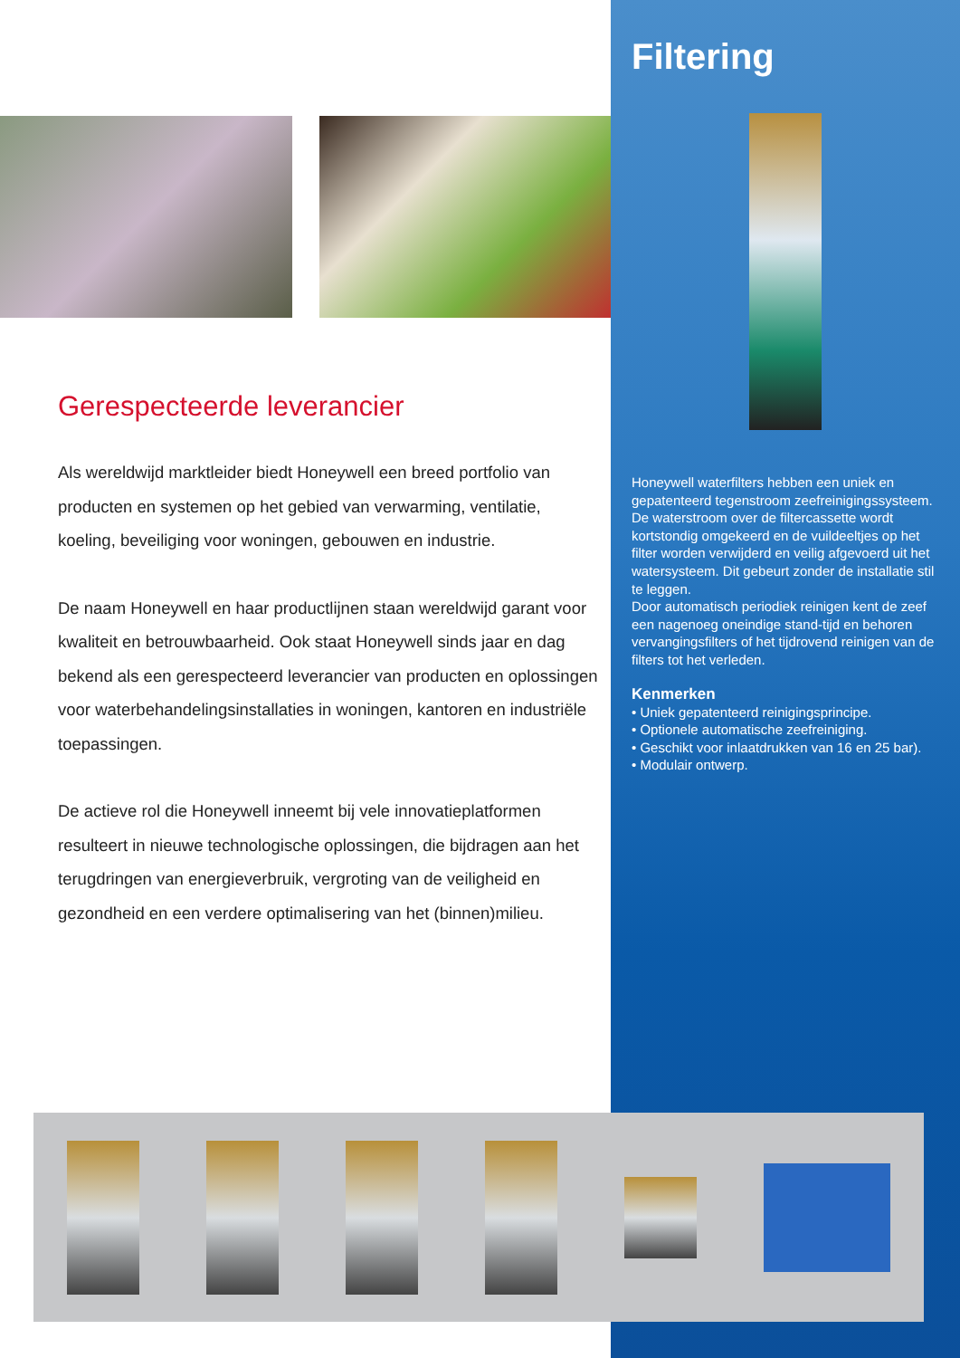Gerespecteerde leverancier
Als wereldwijd marktleider biedt Honeywell een breed portfolio van producten en systemen op het gebied van verwarming, ventilatie, koeling, beveiliging voor woningen, gebouwen en industrie.
De naam Honeywell en haar productlijnen staan wereldwijd garant voor kwaliteit en betrouwbaarheid. Ook staat Honeywell sinds jaar en dag bekend als een gerespecteerd leverancier van producten en oplossingen voor waterbehandelingsinstallaties in woningen, kantoren en industriële toepassingen.
De actieve rol die Honeywell inneemt bij vele innovatieplatformen resulteert in nieuwe technologische oplossingen, die bijdragen aan het terugdringen van energieverbruik, vergroting van de veiligheid en gezondheid en een verdere optimalisering van het (binnen)milieu.
Filtering
Honeywell waterfilters hebben een uniek en gepatenteerd tegenstroom zeefreinigingssysteem. De waterstroom over de filtercassette wordt kortstondig omgekeerd en de vuildeeltjes op het filter worden verwijderd en veilig afgevoerd uit het watersysteem. Dit gebeurt zonder de installatie stil te leggen.
Door automatisch periodiek reinigen kent de zeef een nagenoeg oneindige stand-tijd en behoren vervangingsfilters of het tijdrovend reinigen van de filters tot het verleden.
Kenmerken
• Uniek gepatenteerd reinigingsprincipe.
• Optionele automatische zeefreiniging.
• Geschikt voor inlaatdrukken van 16 en 25 bar).
• Modulair ontwerp.